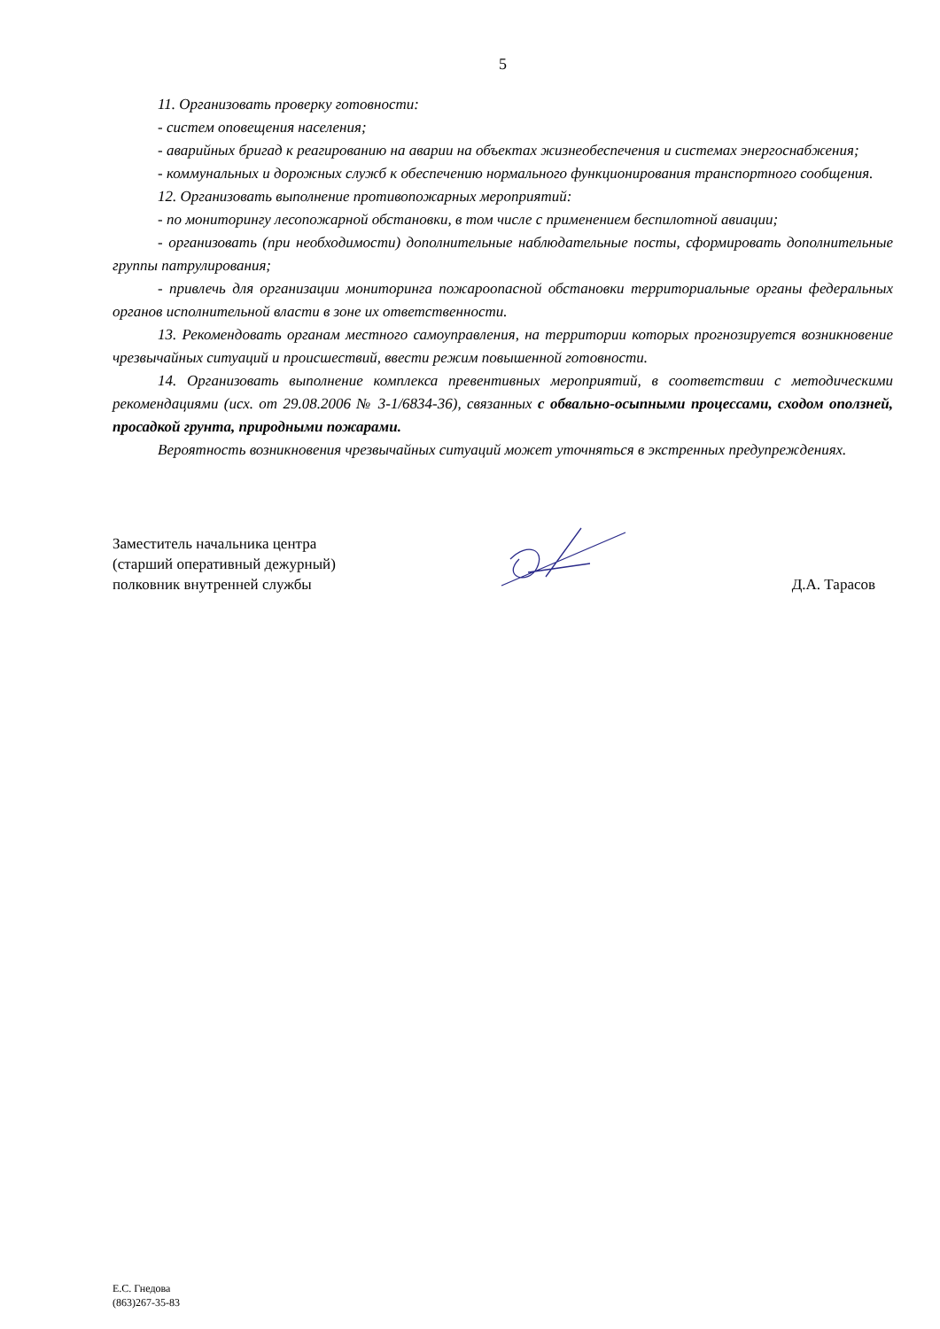5
11. Организовать проверку готовности:
- систем оповещения населения;
- аварийных бригад к реагированию на аварии на объектах жизнеобеспечения и системах энергоснабжения;
- коммунальных и дорожных служб к обеспечению нормального функционирования транспортного сообщения.
12. Организовать выполнение противопожарных мероприятий:
- по мониторингу лесопожарной обстановки, в том числе с применением беспилотной авиации;
- организовать (при необходимости) дополнительные наблюдательные посты, сформировать дополнительные группы патрулирования;
- привлечь для организации мониторинга пожароопасной обстановки территориальные органы федеральных органов исполнительной власти в зоне их ответственности.
13. Рекомендовать органам местного самоуправления, на территории которых прогнозируется возникновение чрезвычайных ситуаций и происшествий, ввести режим повышенной готовности.
14. Организовать выполнение комплекса превентивных мероприятий, в соответствии с методическими рекомендациями (исх. от 29.08.2006 № 3-1/6834-36), связанных с обвально-осыпными процессами, сходом оползней, просадкой грунта, природными пожарами.
Вероятность возникновения чрезвычайных ситуаций может уточняться в экстренных предупреждениях.
Заместитель начальника центра
(старший оперативный дежурный)
полковник внутренней службы
Д.А. Тарасов
Е.С. Гнедова
(863)267-35-83